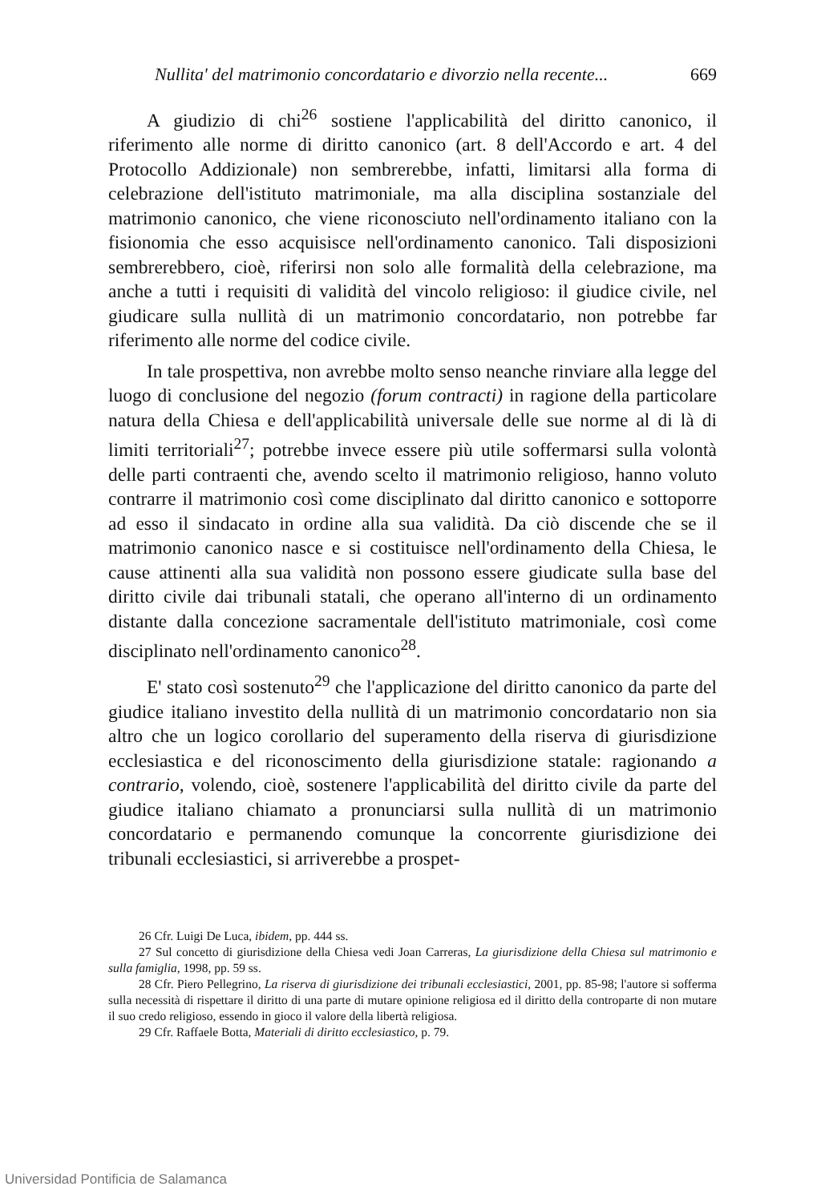Nullita' del matrimonio concordatario e divorzio nella recente... 669
A giudizio di chi<sup>26</sup> sostiene l'applicabilità del diritto canonico, il riferimento alle norme di diritto canonico (art. 8 dell'Accordo e art. 4 del Protocollo Addizionale) non sembrerebbe, infatti, limitarsi alla forma di celebrazione dell'istituto matrimoniale, ma alla disciplina sostanziale del matrimonio canonico, che viene riconosciuto nell'ordinamento italiano con la fisionomia che esso acquisisce nell'ordinamento canonico. Tali disposizioni sembrerebbero, cioè, riferirsi non solo alle formalità della celebrazione, ma anche a tutti i requisiti di validità del vincolo religioso: il giudice civile, nel giudicare sulla nullità di un matrimonio concordatario, non potrebbe far riferimento alle norme del codice civile.
In tale prospettiva, non avrebbe molto senso neanche rinviare alla legge del luogo di conclusione del negozio (forum contracti) in ragione della particolare natura della Chiesa e dell'applicabilità universale delle sue norme al di là di limiti territoriali<sup>27</sup>; potrebbe invece essere più utile soffermarsi sulla volontà delle parti contraenti che, avendo scelto il matrimonio religioso, hanno voluto contrarre il matrimonio così come disciplinato dal diritto canonico e sottoporre ad esso il sindacato in ordine alla sua validità. Da ciò discende che se il matrimonio canonico nasce e si costituisce nell'ordinamento della Chiesa, le cause attinenti alla sua validità non possono essere giudicate sulla base del diritto civile dai tribunali statali, che operano all'interno di un ordinamento distante dalla concezione sacramentale dell'istituto matrimoniale, così come disciplinato nell'ordinamento canonico<sup>28</sup>.
E' stato così sostenuto<sup>29</sup> che l'applicazione del diritto canonico da parte del giudice italiano investito della nullità di un matrimonio concordatario non sia altro che un logico corollario del superamento della riserva di giurisdizione ecclesiastica e del riconoscimento della giurisdizione statale: ragionando a contrario, volendo, cioè, sostenere l'applicabilità del diritto civile da parte del giudice italiano chiamato a pronunciarsi sulla nullità di un matrimonio concordatario e permanendo comunque la concorrente giurisdizione dei tribunali ecclesiastici, si arriverebbe a prospet-
26 Cfr. Luigi De Luca, ibidem, pp. 444 ss.
27 Sul concetto di giurisdizione della Chiesa vedi Joan Carreras, La giurisdizione della Chiesa sul matrimonio e sulla famiglia, 1998, pp. 59 ss.
28 Cfr. Piero Pellegrino, La riserva di giurisdizione dei tribunali ecclesiastici, 2001, pp. 85-98; l'autore si sofferma sulla necessità di rispettare il diritto di una parte di mutare opinione religiosa ed il diritto della controparte di non mutare il suo credo religioso, essendo in gioco il valore della libertà religiosa.
29 Cfr. Raffaele Botta, Materiali di diritto ecclesiastico, p. 79.
Universidad Pontificia de Salamanca